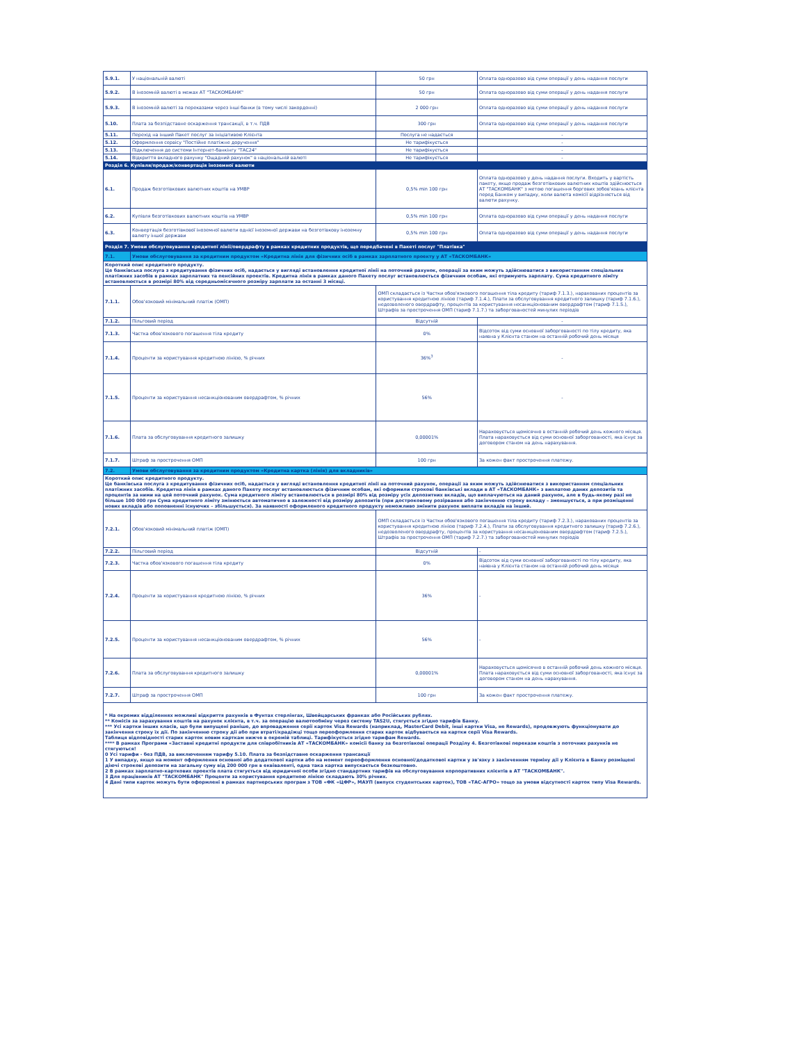| 5.9.1. | У національній валюті | 50 грн | Оплата одноразово від суми операції у день надання послуги |
| 5.9.2. | В іноземній валюті в межах АТ "ТАСКОМБАНК" | 50 грн | Оплата одноразово від суми операції у день надання послуги |
| 5.9.3. | В іноземній валюті за переказами через інші банки (в тому числі закордонні) | 2 000 грн | Оплата одноразово від суми операції у день надання послуги |
| 5.10. | Плата за безпідставне оскарження трансакції, в т.ч. ПДВ | 300 грн | Оплата одноразово від суми операції у день надання послуги |
| 5.11. | Перехід на інший Пакет послуг за ініціативою Клієнта | Послуга не надається | - |
| 5.12. | Оформлення сервісу "Постійне платіжне доручення" | Не тарифікується | - |
| 5.13. | Підключення до системи Інтернет-банкінгу "ТАС24" | Не тарифікується | - |
| 5.14. | Відкриття вкладного рахунку "Ощадний рахунок" в національній валюті | Не тарифікується | - |
| Розділ 6. Купівля/продаж/конвертація іноземної валюти | | | |
| 6.1. | Продаж безготівкових валютних коштів на УМВР | 0,5% min 100 грн | Оплата одноразово у день надання послуги. Входить у вартість пакету, якщо продаж безготівкових валютних коштів здійснюється АТ "ТАСКОМБАНК" з метою погашення боргових зобов'язань клієнта перед Банком у випадку, коли валюта комісії відрізняється від валюти рахунку. |
| 6.2. | Купівля безготівкових валютних коштів на УМВР | 0,5% min 100 грн | Оплата одноразово від суми операції у день надання послуги |
| 6.3. | Конвертація безготівкової іноземної валюти однієї іноземної держави на безготівкову іноземну валюту іншої держави | 0,5% min 100 грн | Оплата одноразово від суми операції у день надання послуги |
| Розділ 7. Умови обслуговування кредитної лінії/овердрафту в рамках кредитних продуктів, що передбачені в Пакеті послуг "Платівка" | | | |
| 7.1. | Умови обслуговування за кредитним продуктом «Кредитна лінія для фізичних осіб в рамках зарплатного проекту у АТ «ТАСКОМБАНК» | | |
| Короткий опис кредитного продукту. Це банківська послуга з кредитування фізичних осіб, надається у вигляді встановлення кредитної лінії на поточний рахунок, операції за яким можуть здійснюватися з використанням спеціальних платіжних засобів в рамках зарплатних та пенсійних проектів. Кредитна лінія в рамках даного Пакету послуг встановлюється фізичним особам, які отримують зарплату. Сума кредитного ліміту встановлюється в розмірі 80% від середньомісячного розміру зарплати за останні 3 місяці. | | | |
| 7.1.1. | Обов'язковий мінімальний платіж (ОМП) | ОМП складається із Частки обов'язкового погашення тіла кредиту (тариф 7.1.3.), нарахованих процентів за користування кредитною лінією (тариф 7.1.4.), Плати за обслуговування кредитного залишку (тариф 7.1.6.), недозволеного овердрафту, процентів за користування несанкціонованим овердрафтом (тариф 7.1.5.), Штрафів за прострочення ОМП (тариф 7.1.7.) та заборгованостей минулих періодів | |
| 7.1.2. | Пільговий період | Відсутній | - |
| 7.1.3. | Частка обов'язкового погашення тіла кредиту | 0% | Відсоток від суми основної заборгованості по тілу кредиту, яка наявна у Клієнта станом на останній робочий день місяця |
| 7.1.4. | Проценти за користування кредитною лінією, % річних | 36%<sup>3</sup> | - |
| 7.1.5. | Проценти за користування несанкціонованим овердрафтом, % річних | 56% | - |
| 7.1.6. | Плата за обслуговування кредитного залишку | 0,00001% | Нараховується щомісячно в останній робочий день кожного місяця. Плата нараховується від суми основної заборгованості, яка існує за договором станом на день нарахування. |
| 7.1.7. | Штраф за прострочення ОМП | 100 грн | За кожен факт прострочення платежу. |
| 7.2. | Умови обслуговування за кредитним продуктом «Кредитна картка (лінія) для вкладників» | | |
| Короткий опис кредитного продукту. Це банківська послуга з кредитування фізичних осіб, надається у вигляді встановлення кредитної лінії на поточний рахунок, операції за яким можуть здійснюватися з використанням спеціальних платіжних засобів. Кредитна лінія в рамках даного Пакету послуг встановлюється фізичним особам, які оформили строкові банківські вклади в АТ «ТАСКОМБАНК» з виплатою даних депозитів та процентів за ними на цей поточний рахунок. Сума кредитного ліміту встановлюється в розмірі 80% від розміру усіх депозитних вкладів, що виплачуються на даний рахунок, але в будь-якому разі не більше 100 000 грн Сума кредитного ліміту змінюється автоматично в залежності від розміру депозитів (при достроковому розірвання або закінченню строку вкладу – зменшується, а при розміщенні нових вкладів або поповненні існуючих – збільшується). За наявності оформленого кредитного продукту неможливо змінити рахунок виплати вкладів на інший. | | | |
| 7.2.1. | Обов'язковий мінімальний платіж (ОМП) | ОМП складається із Частки обов'язкового погашення тіла кредиту (тариф 7.2.3.), нарахованих процентів за користування кредитною лінією (тариф 7.2.4.), Плати за обслуговування кредитного залишку (тариф 7.2.6.), недозволеного овердрафту, процентів за користування несанкціонованим овердрафтом (тариф 7.2.5.), Штрафів за прострочення ОМП (тариф 7.2.7.) та заборгованостей минулих періодів | |
| 7.2.2. | Пільговий період | Відсутній | - |
| 7.2.3. | Частка обов'язкового погашення тіла кредиту | 0% | Відсоток від суми основної заборгованості по тілу кредиту, яка наявна у Клієнта станом на останній робочий день місяця |
| 7.2.4. | Проценти за користування кредитною лінією, % річних | 36% | - |
| 7.2.5. | Проценти за користування несанкціонованим овердрафтом, % річних | 56% | - |
| 7.2.6. | Плата за обслуговування кредитного залишку | 0,00001% | Нараховується щомісячно в останній робочий день кожного місяця. Плата нараховується від суми основної заборгованості, яка існує за договором станом на день нарахування. |
| 7.2.7. | Штраф за прострочення ОМП | 100 грн | За кожен факт прострочення платежу. |
| * На окремих відділеннях можливі відкриття рахунків в Фунтах стерлінгах, Швейцарських франках або Російських рублях. ** Комісія за зарахування коштів на рахунок клієнта, в т.ч. за операцію валютообміну через систему TAS2U, стягується згідно тарифів Банку. *** Усі картки інших класів, що були випущені раніше, до впровадження серії карток Visa Rewards (наприклад, MasterCard Debit, інші картки Visa, не Rewards), продовжують функціонувати до закінчення строку їх дії. По закінченню строку дії або при втраті/крадіжці тощо переоформлення старих карток відбувається на картки серії Visa Rewards. Таблиця відповідності старих карток новим карткам нижче в окремій таблиці. Тарифікується згідно тарифам Rewards. **** В рамках Програми «Заставні кредитні продукти для співробітників АТ «ТАСКОМБАНК» комісії банку за безготівкові операції Розділу 4. Безготівкові перекази коштів з поточних рахунків не стягуються! 0 Усі тарифи - без ПДВ, за виключенням тарифу 5.10. Плата за безпідставне оскарження трансакції 1 У випадку, якщо на момент оформлення основної або додаткової картки або на момент переоформлення основної/додаткової картки у зв'язку з закінченням терміну дії у Клієнта в Банку розміщені діючі строкові депозити на загальну суму від 200 000 грн в еквіваленті, одна така картка випускається безкоштовно. 2 В рамках зарплатно-карткових проектів плата стягується від юридичної особи згідно стандартних тарифів на обслуговування корпоративних клієнтів в АТ "ТАСКОМБАНК". 3 Для працівників АТ "ТАСКОМБАНК" Проценти за користування кредитною лінією складають 30% річних. 4 Дані типи карток можуть бути оформлені в рамках партнерських програм з ТОВ «ФК «ЦФР», МАУП (випуск студентських карток), ТОВ «ТАС-АГРО» тощо за умови відсутності карток типу Visa Rewards. | | | |